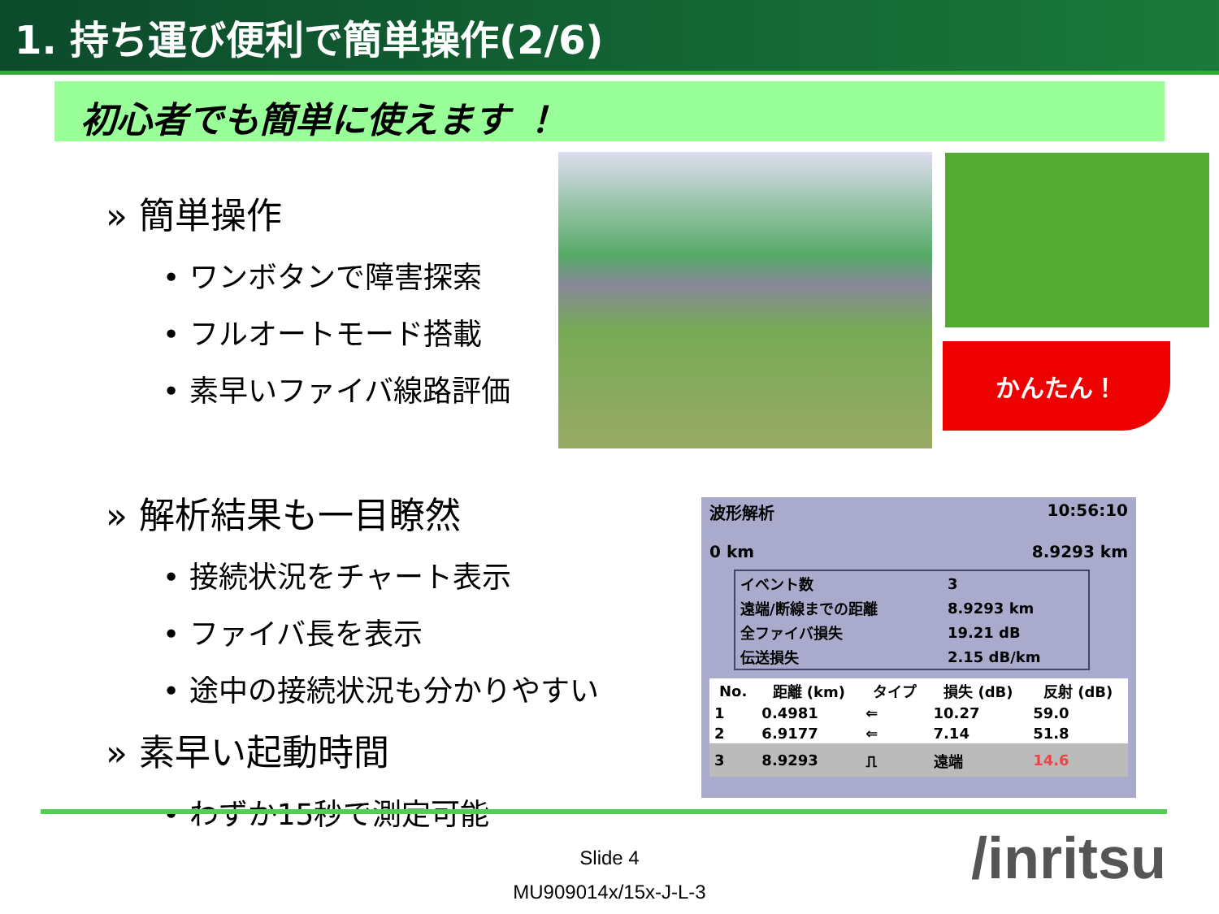1. 持ち運び便利で簡単操作(2/6)
初心者でも簡単に使えます ！
» 簡単操作
• ワンボタンで障害探索
• フルオートモード搭載
• 素早いファイバ線路評価
» 解析結果も一目瞭然
• 接続状況をチャート表示
• ファイバ長を表示
• 途中の接続状況も分かりやすい
» 素早い起動時間
• わずか15秒で測定可能
かんたん！
波形解析 10:56:10
0 km 8.9293 km
| イベント数 | 3 |
| 遠端/断線までの距離 | 8.9293 km |
| 全ファイバ損失 | 19.21 dB |
| 伝送損失 | 2.15 dB/km |
| No. | 距離 (km) | タイプ | 損失 (dB) | 反射 (dB) |
| --- | --- | --- | --- | --- |
| 1 | 0.4981 | ⇐ | 10.27 | 59.0 |
| 2 | 6.9177 | ⇐ | 7.14 | 51.8 |
| 3 | 8.9293 | ⎍ | 遠端 | 14.6 |
Slide 4
MU909014x/15x-J-L-3
/inritsu